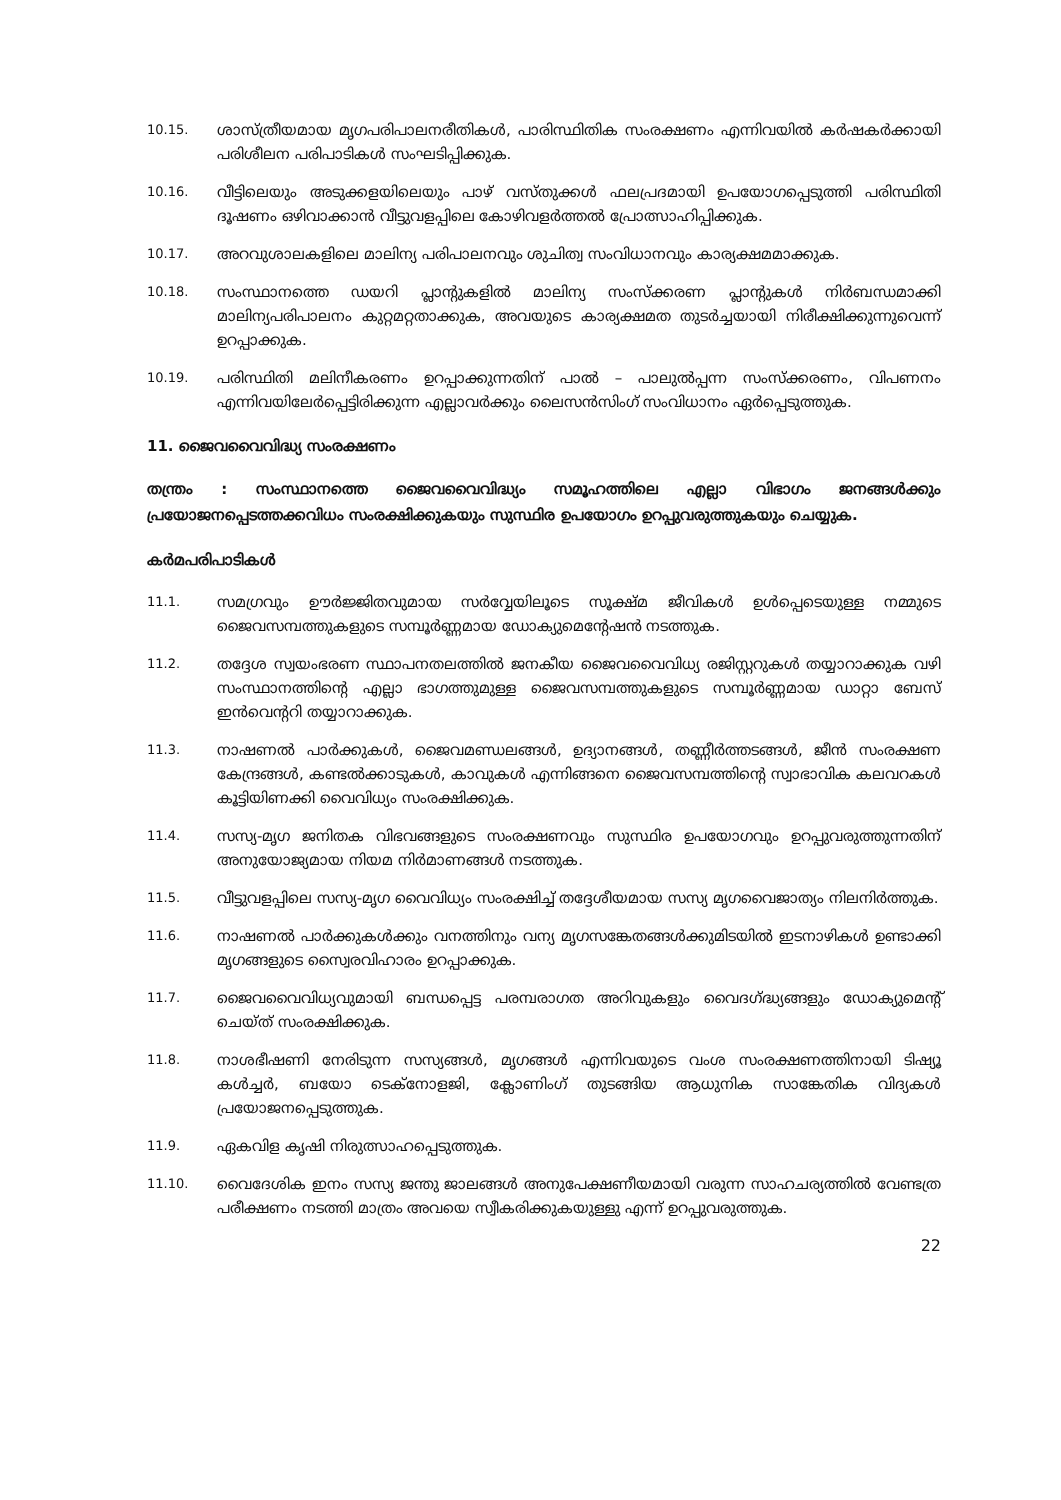10.15.
ശാസ്ത്രീയമായ മൃഗപരിപാലനരീതികൾ, പാരിസ്ഥിതിക സംരക്ഷണം എന്നിവയിൽ കർഷകർക്കായി പരിശീലന പരിപാടികൾ സംഘടിപ്പിക്കുക.
10.16.
വീട്ടിലെയും അടുക്കളയിലെയും പാഴ് വസ്തുക്കൾ ഫലപ്രദമായി ഉപയോഗപ്പെടുത്തി പരിസ്ഥിതി ദൂഷണം ഒഴിവാക്കാൻ വീട്ടുവളപ്പിലെ കോഴിവളർത്തൽ പ്രോത്സാഹിപ്പിക്കുക.
10.17.
അറവുശാലകളിലെ മാലിന്യ പരിപാലനവും ശുചിത്വ സംവിധാനവും കാര്യക്ഷമമാക്കുക.
10.18.
സംസ്ഥാനത്തെ ഡയറി പ്ലാന്റുകളിൽ മാലിന്യ സംസ്ക്കരണ പ്ലാന്റുകൾ നിർബന്ധമാക്കി മാലിന്യപരിപാലനം കുറ്റമറ്റതാക്കുക, അവയുടെ കാര്യക്ഷമത തുടർച്ചയായി നിരീക്ഷിക്കുന്നുവെന്ന് ഉറപ്പാക്കുക.
10.19.
പരിസ്ഥിതി മലിനീകരണം ഉറപ്പാക്കുന്നതിന് പാൽ – പാലുൽപ്പന്ന സംസ്ക്കരണം, വിപണനം എന്നിവയിലേർപ്പെട്ടിരിക്കുന്ന എല്ലാവർക്കും ലൈസൻസിംഗ് സംവിധാനം ഏർപ്പെടുത്തുക.
11. ജൈവവൈവിദ്ധ്യ സംരക്ഷണം
തന്ത്രം : സംസ്ഥാനത്തെ ജൈവവൈവിദ്ധ്യം സമൂഹത്തിലെ എല്ലാ വിഭാഗം ജനങ്ങൾക്കും പ്രയോജനപ്പെടത്തക്കവിധം സംരക്ഷിക്കുകയും സുസ്ഥിര ഉപയോഗം ഉറപ്പുവരുത്തുകയും ചെയ്യുക.
കർമപരിപാടികൾ
11.1.
സമഗ്രവും ഊർജ്ജിതവുമായ സർവ്വേയിലൂടെ സൂക്ഷ്മ ജീവികൾ ഉൾപ്പെടെയുള്ള നമ്മുടെ ജൈവസമ്പത്തുകളുടെ സമ്പൂർണ്ണമായ ഡോക്യുമെന്റേഷൻ നടത്തുക.
11.2.
തദ്ദേശ സ്വയംഭരണ സ്ഥാപനതലത്തിൽ ജനകീയ ജൈവവൈവിധ്യ രജിസ്റ്ററുകൾ തയ്യാറാക്കുക വഴി സംസ്ഥാനത്തിന്റെ എല്ലാ ഭാഗത്തുമുള്ള ജൈവസമ്പത്തുകളുടെ സമ്പൂർണ്ണമായ ഡാറ്റാ ബേസ് ഇൻവെന്ററി തയ്യാറാക്കുക.
11.3.
നാഷണൽ പാർക്കുകൾ, ജൈവമണ്ഡലങ്ങൾ, ഉദ്യാനങ്ങൾ, തണ്ണീർത്തടങ്ങൾ, ജീൻ സംരക്ഷണ കേന്ദ്രങ്ങൾ, കണ്ടൽക്കാടുകൾ, കാവുകൾ എന്നിങ്ങനെ ജൈവസമ്പത്തിന്റെ സ്വാഭാവിക കലവറകൾ കൂട്ടിയിണക്കി വൈവിധ്യം സംരക്ഷിക്കുക.
11.4.
സസ്യ-മൃഗ ജനിതക വിഭവങ്ങളുടെ സംരക്ഷണവും സുസ്ഥിര ഉപയോഗവും ഉറപ്പുവരുത്തുന്നതിന് അനുയോജ്യമായ നിയമ നിർമാണങ്ങൾ നടത്തുക.
11.5.
വീട്ടുവളപ്പിലെ സസ്യ-മൃഗ വൈവിധ്യം സംരക്ഷിച്ച് തദ്ദേശീയമായ സസ്യ മൃഗവൈജാത്യം നിലനിർത്തുക.
11.6.
നാഷണൽ പാർക്കുകൾക്കും വനത്തിനും വന്യ മൃഗസങ്കേതങ്ങൾക്കുമിടയിൽ ഇടനാഴികൾ ഉണ്ടാക്കി മൃഗങ്ങളുടെ സ്വൈരവിഹാരം ഉറപ്പാക്കുക.
11.7.
ജൈവവൈവിധ്യവുമായി ബന്ധപ്പെട്ട പരമ്പരാഗത അറിവുകളും വൈദഗ്ദ്ധ്യങ്ങളും ഡോക്യുമെന്റ് ചെയ്ത് സംരക്ഷിക്കുക.
11.8.
നാശഭീഷണി നേരിടുന്ന സസ്യങ്ങൾ, മൃഗങ്ങൾ എന്നിവയുടെ വംശ സംരക്ഷണത്തിനായി ടിഷ്യൂ കൾച്ചർ, ബയോ ടെക്നോളജി, ക്ലോണിംഗ് തുടങ്ങിയ ആധുനിക സാങ്കേതിക വിദ്യകൾ പ്രയോജനപ്പെടുത്തുക.
11.9.
ഏകവിള കൃഷി നിരുത്സാഹപ്പെടുത്തുക.
11.10.
വൈദേശിക ഇനം സസ്യ ജന്തു ജാലങ്ങൾ അനുപേക്ഷണീയമായി വരുന്ന സാഹചര്യത്തിൽ വേണ്ടത്ര പരീക്ഷണം നടത്തി മാത്രം അവയെ സ്വീകരിക്കുകയുള്ളു എന്ന് ഉറപ്പുവരുത്തുക.
22